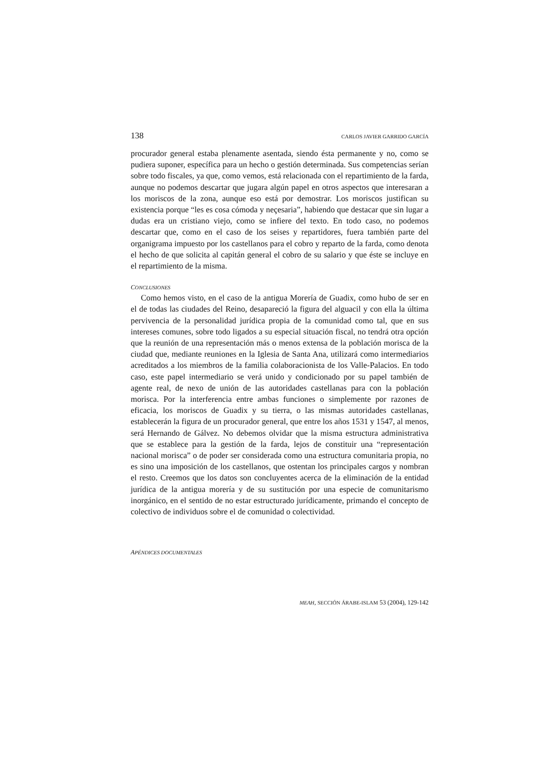138 CARLOS JAVIER GARRIDO GARCÍA
procurador general estaba plenamente asentada, siendo ésta permanente y no, como se pudiera suponer, específica para un hecho o gestión determinada. Sus competencias serían sobre todo fiscales, ya que, como vemos, está relacionada con el repartimiento de la farda, aunque no podemos descartar que jugara algún papel en otros aspectos que interesaran a los moriscos de la zona, aunque eso está por demostrar. Los moriscos justifican su existencia porque “les es cosa cómoda y neçesaria”, habiendo que destacar que sin lugar a dudas era un cristiano viejo, como se infiere del texto. En todo caso, no podemos descartar que, como en el caso de los seises y repartidores, fuera también parte del organigrama impuesto por los castellanos para el cobro y reparto de la farda, como denota el hecho de que solicita al capitán general el cobro de su salario y que éste se incluye en el repartimiento de la misma.
CONCLUSIONES
Como hemos visto, en el caso de la antigua Morería de Guadix, como hubo de ser en el de todas las ciudades del Reino, desapareció la figura del alguacil y con ella la última pervivencia de la personalidad jurídica propia de la comunidad como tal, que en sus intereses comunes, sobre todo ligados a su especial situación fiscal, no tendrá otra opción que la reunión de una representación más o menos extensa de la población morisca de la ciudad que, mediante reuniones en la Iglesia de Santa Ana, utilizará como intermediarios acreditados a los miembros de la familia colaboracionista de los Valle-Palacios. En todo caso, este papel intermediario se verá unido y condicionado por su papel también de agente real, de nexo de unión de las autoridades castellanas para con la población morisca. Por la interferencia entre ambas funciones o simplemente por razones de eficacia, los moriscos de Guadix y su tierra, o las mismas autoridades castellanas, establecerán la figura de un procurador general, que entre los años 1531 y 1547, al menos, será Hernando de Gálvez. No debemos olvidar que la misma estructura administrativa que se establece para la gestión de la farda, lejos de constituir una “representación nacional morisca” o de poder ser considerada como una estructura comunitaria propia, no es sino una imposición de los castellanos, que ostentan los principales cargos y nombran el resto. Creemos que los datos son concluyentes acerca de la eliminación de la entidad jurídica de la antigua morería y de su sustitución por una especie de comunitarismo inorgánico, en el sentido de no estar estructurado jurídicamente, primando el concepto de colectivo de individuos sobre el de comunidad o colectividad.
APÉNDICES DOCUMENTALES
MEAH, SECCIÓN ÁRABE-ISLAM 53 (2004), 129-142